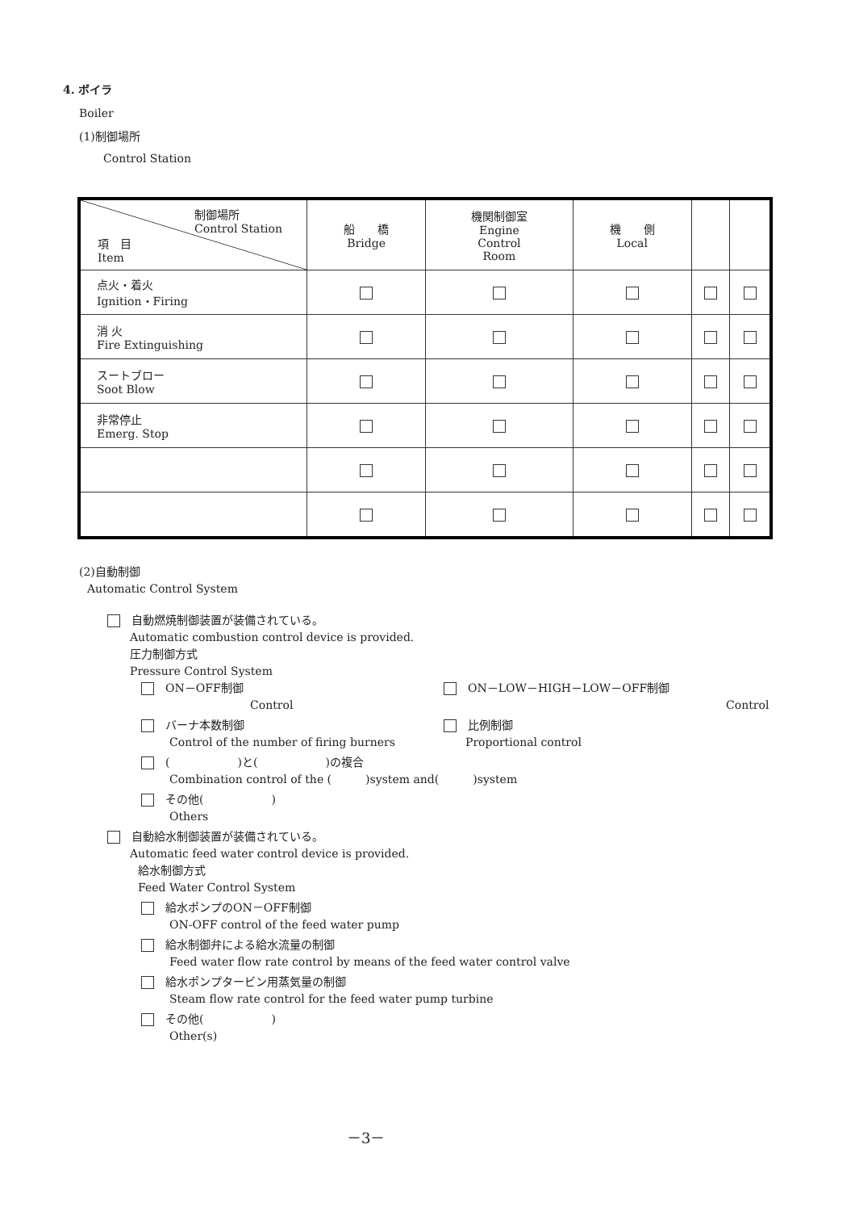4. ボイラ
Boiler
(1)制御場所
Control Station
| 制御場所 Control Station 項 目 Item | 船 橋 Bridge | 機関制御室 Engine Control Room | 機 側 Local | | |
| --- | --- | --- | --- | --- | --- |
| 点火・着火 Ignition・Firing | | | | | |
| 消 火 Fire Extinguishing | | | | | |
| スートブロー Soot Blow | | | | | |
| 非常停止 Emerg. Stop | | | | | |
(2)自動制御
Automatic Control System
　自動燃焼制御装置が装備されている。
Automatic combustion control device is provided.
圧力制御方式
Pressure Control System
　ON－OFF制御
Control
　ON－LOW－HIGH－LOW－OFF制御
Control
　バーナ本数制御
Control of the number of firing burners
　比例制御
Proportional control
　(　　　　　　)と(　　　　　　)の複合
Combination control of the (　　　)system and(　　　)system
　その他(　　　　　　)
Others
　自動給水制御装置が装備されている。
Automatic feed water control device is provided.
給水制御方式
Feed Water Control System
　給水ポンプのON－OFF制御
ON-OFF control of the feed water pump
　給水制御弁による給水流量の制御
Feed water flow rate control by means of the feed water control valve
　給水ポンプタービン用蒸気量の制御
Steam flow rate control for the feed water pump turbine
　その他(　　　　　　)
Other(s)
－3－